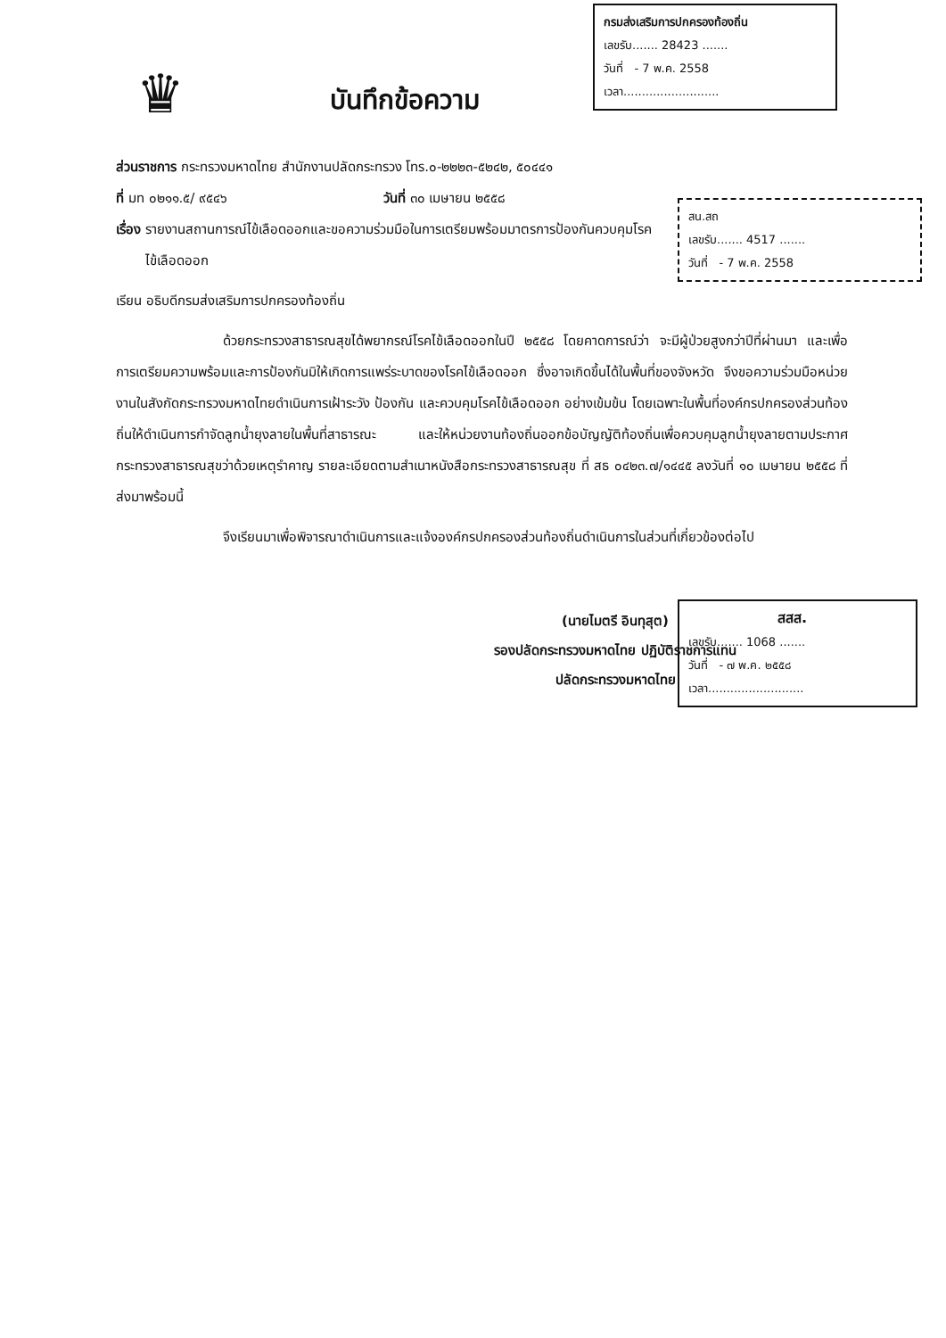♛
บันทึกข้อความ
กรมส่งเสริมการปกครองท้องถิ่น
เลขรับ....... 28423 .......
วันที่ - 7 พ.ค. 2558
เวลา..........................
ส่วนราชการ กระทรวงมหาดไทย สำนักงานปลัดกระทรวง โทร.๐-๒๒๒๓-๕๒๔๒, ๕๐๔๔๑
ที่ มท ๐๒๑๑.๕/ ๙๕๔๖ วันที่ ๓๐ เมษายน ๒๕๕๘
เรื่อง รายงานสถานการณ์ไข้เลือดออกและขอความร่วมมือในการเตรียมพร้อมมาตรการป้องกันควบคุมโรค
ไข้เลือดออก
เรียน อธิบดีกรมส่งเสริมการปกครองท้องถิ่น
ด้วยกระทรวงสาธารณสุขได้พยากรณ์โรคไข้เลือดออกในปี ๒๕๕๘ โดยคาดการณ์ว่า จะมีผู้ป่วยสูงกว่าปีที่ผ่านมา และเพื่อการเตรียมความพร้อมและการป้องกันมิให้เกิดการแพร่ระบาดของโรคไข้เลือดออก ซึ่งอาจเกิดขึ้นได้ในพื้นที่ของจังหวัด จึงขอความร่วมมือหน่วยงานในสังกัดกระทรวงมหาดไทยดำเนินการเฝ้าระวัง ป้องกัน และควบคุมโรคไข้เลือดออก อย่างเข้มข้น โดยเฉพาะในพื้นที่องค์กรปกครองส่วนท้องถิ่นให้ดำเนินการกำจัดลูกน้ำยุงลายในพื้นที่สาธารณะ และให้หน่วยงานท้องถิ่นออกข้อบัญญัติท้องถิ่นเพื่อควบคุมลูกน้ำยุงลายตามประกาศกระทรวงสาธารณสุขว่าด้วยเหตุรำคาญ รายละเอียดตามสำเนาหนังสือกระทรวงสาธารณสุข ที่ สธ ๐๔๒๓.๗/๑๔๔๕ ลงวันที่ ๑๐ เมษายน ๒๕๕๘ ที่ส่งมาพร้อมนี้
จึงเรียนมาเพื่อพิจารณาดำเนินการและแจ้งองค์กรปกครองส่วนท้องถิ่นดำเนินการในส่วนที่เกี่ยวข้องต่อไป
(นายไมตรี อินทุสุต)
รองปลัดกระทรวงมหาดไทย ปฏิบัติราชการแทน
ปลัดกระทรวงมหาดไทย
สน.สถ
เลขรับ....... 4517 .......
วันที่ - 7 พ.ค. 2558
สสส.
เลขรับ....... 1068 .......
วันที่ - ๗ พ.ค. ๒๕๕๘
เวลา..........................